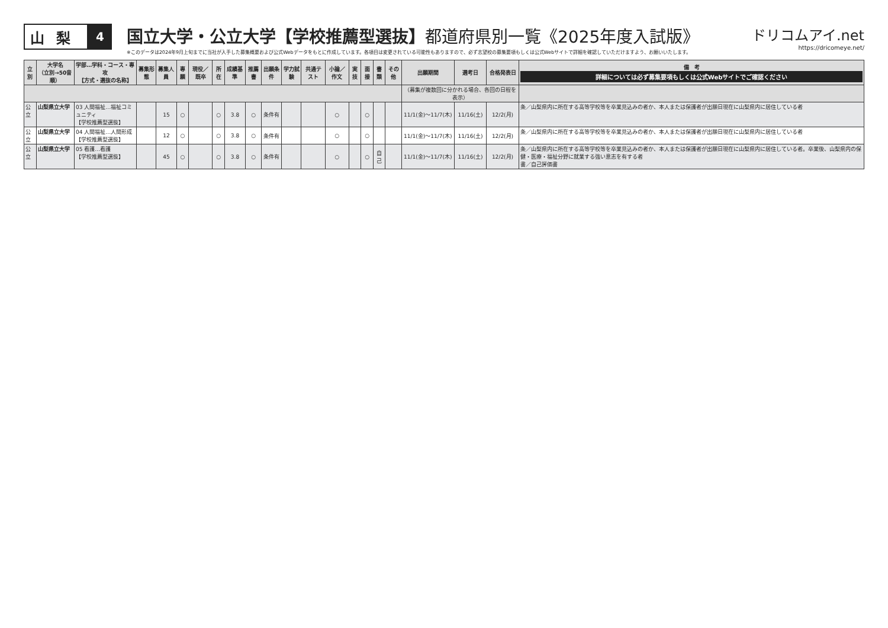山梨
4
国立大学・公立大学【学校推薦型選抜】都道府県別一覧《2025年度入試版》
※このデータは2024年9月上旬までに当社が入手した募集概要および公式Webデータをもとに作成しています。各項目は変更されている可能性もありますので、必ず志望校の募集要項もしくは公式Webサイトで詳細を確認していただけますよう、お願いいたします。
ドリコムアイ.net
https://dricomeye.net/
| 立別 | 大学名 （立別→50音順） | 学部…学科・コース・専攻 【方式・選抜の名称】 | 募集形態 | 募集人員 | 専願 | 現役／既卒 | 所在 | 成績基準 | 推薦書 | 出願条件 | 学力試験 | 共通テスト | 小論／作文 | 実技 | 面接 | 書類 | その他 | 出願期間 | 選考日 | 合格発表日 | 備 考 詳細については必ず募集要項もしくは公式Webサイトでご確認ください |
| --- | --- | --- | --- | --- | --- | --- | --- | --- | --- | --- | --- | --- | --- | --- | --- | --- | --- | --- | --- | --- | --- |
| | | | | | | | | | | | | | | | | | | （募集が複数回に分かれる場合、各回の日程を表示） | | | |
| 公立 | 山梨県立大学 | 03 人間福祉…福祉コミュニティ 【学校推薦型選抜】 | | 15 | ○ | | ○ | 3.8 | ○ | 条件有 | | | ○ | | ○ | | | 11/1(金)〜11/7(木) | 11/16(土) | 12/2(月) | 条／山梨県内に所在する高等学校等を卒業見込みの者か、本人または保護者が出願日現在に山梨県内に居住している者 |
| 公立 | 山梨県立大学 | 04 人間福祉…人間形成 【学校推薦型選抜】 | | 12 | ○ | | ○ | 3.8 | ○ | 条件有 | | | ○ | | ○ | | | 11/1(金)〜11/7(木) | 11/16(土) | 12/2(月) | 条／山梨県内に所在する高等学校等を卒業見込みの者か、本人または保護者が出願日現在に山梨県内に居住している者 |
| 公立 | 山梨県立大学 | 05 看護…看護 【学校推薦型選抜】 | | 45 | ○ | | ○ | 3.8 | ○ | 条件有 | | | ○ | | ○ | 自己 | | 11/1(金)〜11/7(木) | 11/16(土) | 12/2(月) | 条／山梨県内に所在する高等学校等を卒業見込みの者か、本人または保護者が出願日現在に山梨県内に居住している者。卒業後、山梨県内の保健・医療・福祉分野に就業する強い意志を有する者 書／自己評価書 |